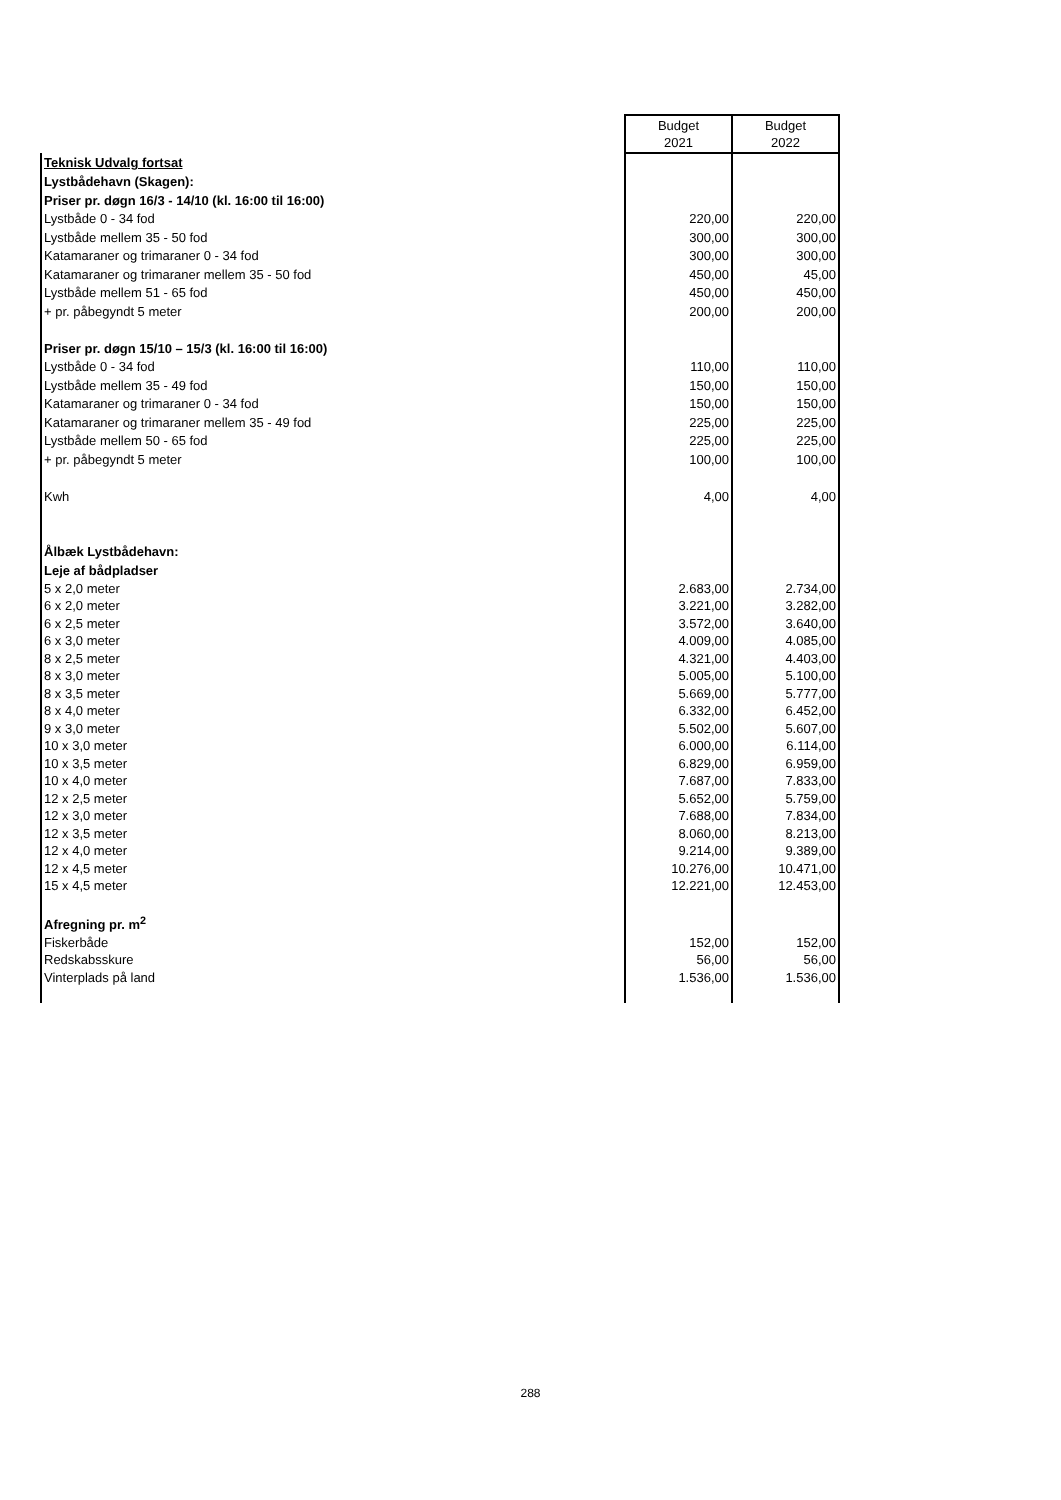| | Budget 2021 | Budget 2022 |
| Teknisk Udvalg fortsat | | |
| Lystbådehavn (Skagen): | | |
| Priser pr. døgn 16/3 - 14/10 (kl. 16:00 til 16:00) | | |
| Lystbåde 0 - 34 fod | 220,00 | 220,00 |
| Lystbåde mellem 35 - 50 fod | 300,00 | 300,00 |
| Katamaraner og trimaraner 0 - 34 fod | 300,00 | 300,00 |
| Katamaraner og trimaraner mellem 35 - 50 fod | 450,00 | 45,00 |
| Lystbåde mellem 51 - 65 fod | 450,00 | 450,00 |
| + pr. påbegyndt 5 meter | 200,00 | 200,00 |
| Priser pr. døgn 15/10 – 15/3 (kl. 16:00 til 16:00) | | |
| Lystbåde 0 - 34 fod | 110,00 | 110,00 |
| Lystbåde mellem 35 - 49 fod | 150,00 | 150,00 |
| Katamaraner og trimaraner 0 - 34 fod | 150,00 | 150,00 |
| Katamaraner og trimaraner mellem 35 - 49 fod | 225,00 | 225,00 |
| Lystbåde mellem 50 - 65 fod | 225,00 | 225,00 |
| + pr. påbegyndt 5 meter | 100,00 | 100,00 |
| Kwh | 4,00 | 4,00 |
| Ålbæk Lystbådehavn: | | |
| Leje af bådpladser | | |
| 5 x 2,0 meter | 2.683,00 | 2.734,00 |
| 6 x 2,0 meter | 3.221,00 | 3.282,00 |
| 6 x 2,5 meter | 3.572,00 | 3.640,00 |
| 6 x 3,0 meter | 4.009,00 | 4.085,00 |
| 8 x 2,5 meter | 4.321,00 | 4.403,00 |
| 8 x 3,0 meter | 5.005,00 | 5.100,00 |
| 8 x 3,5 meter | 5.669,00 | 5.777,00 |
| 8 x 4,0 meter | 6.332,00 | 6.452,00 |
| 9 x 3,0 meter | 5.502,00 | 5.607,00 |
| 10 x 3,0 meter | 6.000,00 | 6.114,00 |
| 10 x 3,5 meter | 6.829,00 | 6.959,00 |
| 10 x 4,0 meter | 7.687,00 | 7.833,00 |
| 12 x 2,5 meter | 5.652,00 | 5.759,00 |
| 12 x 3,0 meter | 7.688,00 | 7.834,00 |
| 12 x 3,5 meter | 8.060,00 | 8.213,00 |
| 12 x 4,0 meter | 9.214,00 | 9.389,00 |
| 12 x 4,5 meter | 10.276,00 | 10.471,00 |
| 15 x 4,5 meter | 12.221,00 | 12.453,00 |
| Afregning pr. m<sup>2</sup> | | |
| Fiskerbåde | 152,00 | 152,00 |
| Redskabsskure | 56,00 | 56,00 |
| Vinterplads på land | 1.536,00 | 1.536,00 |
288